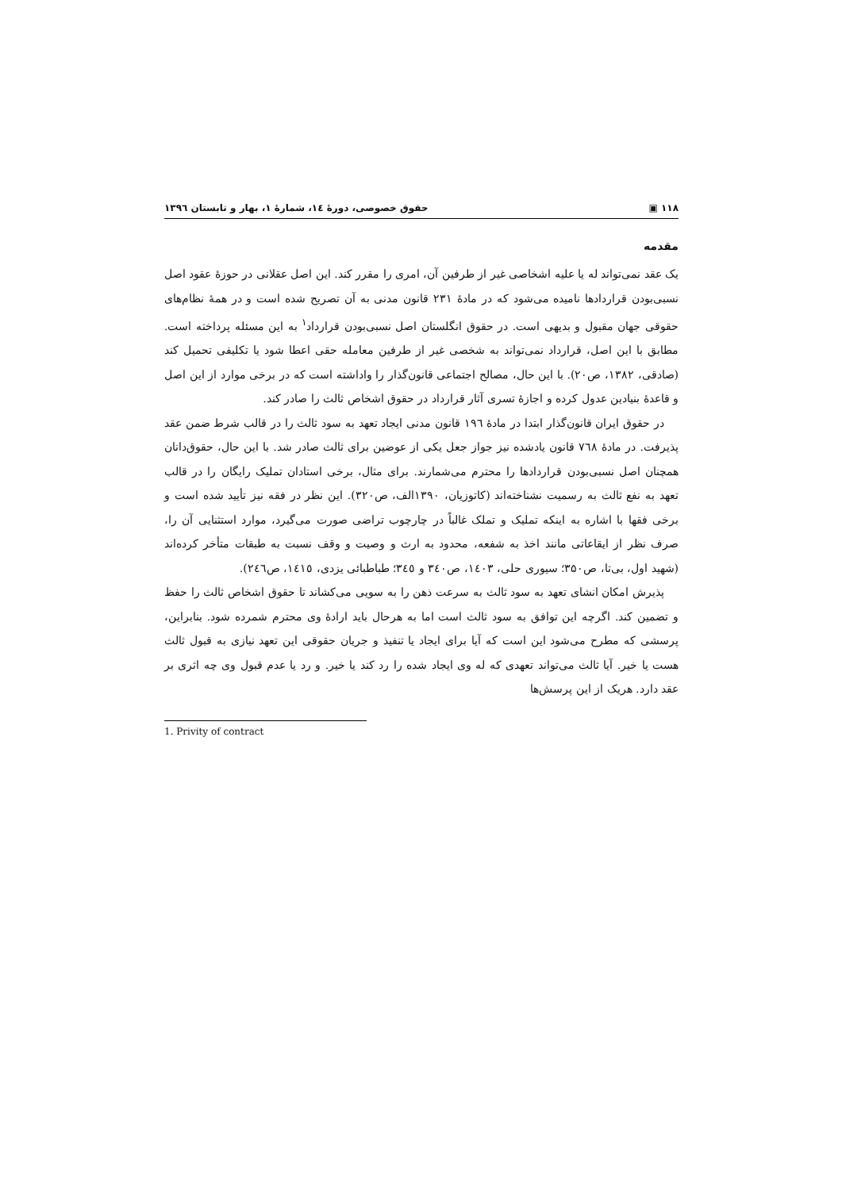۱۱۸ ▣ حقوق خصوصی، دورهٔ ١٤، شمارهٔ ١، بهار و تابستان ١٣٩٦
مقدمه
یک عقد نمی‌تواند له یا علیه اشخاصی غیر از طرفین آن، امری را مقرر کند. این اصل عقلانی در حوزهٔ عقود اصل نسبی‌بودن قراردادها نامیده می‌شود که در مادهٔ ۲۳۱ قانون مدنی به آن تصریح شده است و در همهٔ نظام‌های حقوقی جهان مقبول و بدیهی است. در حقوق انگلستان اصل نسبی‌بودن قرارداد<sup>۱</sup> به این مسئله پرداخته است. مطابق با این اصل، قرارداد نمی‌تواند به شخصی غیر از طرفین معامله حقی اعطا شود یا تکلیفی تحمیل کند (صادقی، ۱۳۸۲، ص۲۰). با این حال، مصالح اجتماعی قانون‌گذار را واداشته است که در برخی موارد از این اصل و قاعدهٔ بنیادین عدول کرده و اجازهٔ تسری آثار قرارداد در حقوق اشخاص ثالث را صادر کند.
در حقوق ایران قانون‌گذار ابتدا در مادهٔ ۱۹٦ قانون مدنی ایجاد تعهد به سود ثالث را در قالب شرط ضمن عقد پذیرفت. در مادهٔ ۷٦۸ قانون یادشده نیز جواز جعل یکی از عوضین برای ثالث صادر شد. با این حال، حقوق‌دانان همچنان اصل نسبی‌بودن قراردادها را محترم می‌شمارند. برای مثال، برخی استادان تملیک رایگان را در قالب تعهد به نفع ثالث به رسمیت نشناخته‌اند (کاتوزیان، ۱۳۹۰الف، ص۳۲۰). این نظر در فقه نیز تأیید شده است و برخی فقها با اشاره به اینکه تملیک و تملک غالباً در چارچوب تراضی صورت می‌گیرد، موارد استثنایی آن را، صرف نظر از ایقاعاتی مانند اخذ به شفعه، محدود به ارث و وصیت و وقف نسبت به طبقات متأخر کرده‌اند (شهید اول، بی‌تا، ص۳۵۰؛ سیوری حلی، ١٤٠٣، ص٣٤٠ و ٣٤٥؛ طباطبائی یزدی، ١٤١٥، ص٢٤٦).
پذیرش امکان انشای تعهد به سود ثالث به سرعت ذهن را به سویی می‌کشاند تا حقوق اشخاص ثالث را حفظ و تضمین کند. اگرچه این توافق به سود ثالث است اما به هرحال باید ارادهٔ وی محترم شمرده شود. بنابراین، پرسشی که مطرح می‌شود این است که آیا برای ایجاد یا تنفیذ و جریان حقوقی این تعهد نیازی به قبول ثالث هست یا خیر. آیا ثالث می‌تواند تعهدی که له وی ایجاد شده را رد کند یا خیر. و رد یا عدم قبول وی چه اثری بر عقد دارد. هریک از این پرسش‌ها
1. Privity of contract